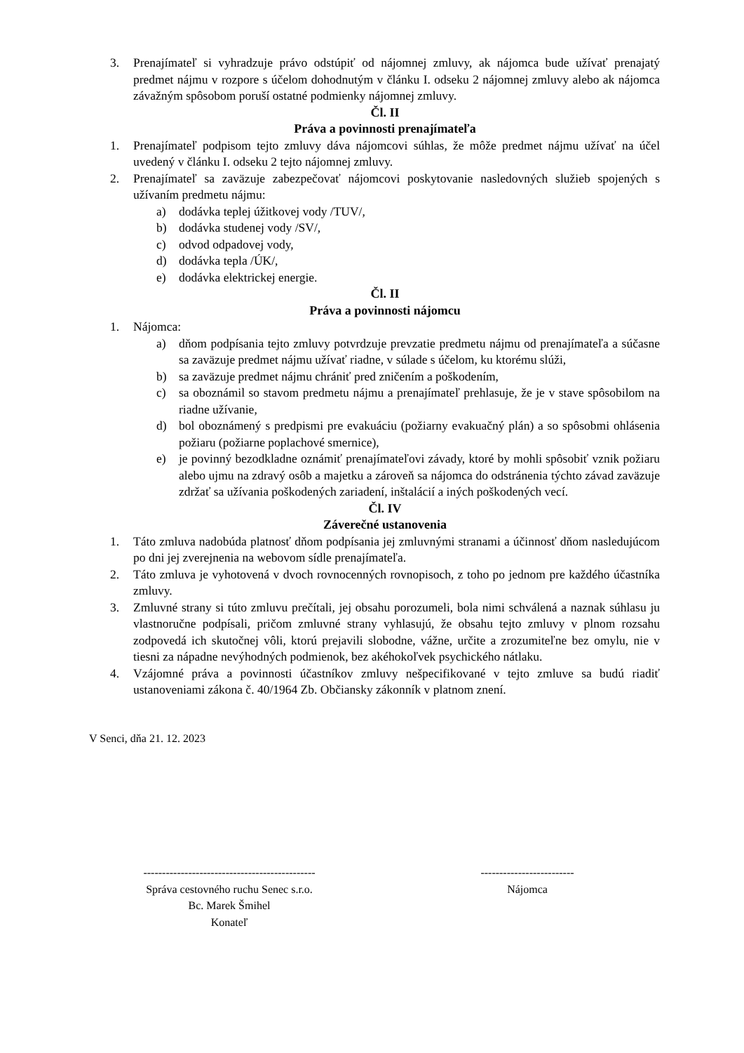3. Prenajímateľ si vyhradzuje právo odstúpiť od nájomnej zmluvy, ak nájomca bude užívať prenajatý predmet nájmu v rozpore s účelom dohodnutým v článku I. odseku 2 nájomnej zmluvy alebo ak nájomca závažným spôsobom poruší ostatné podmienky nájomnej zmluvy.
Čl. II
Práva a povinnosti prenajímateľa
1. Prenajímateľ podpisom tejto zmluvy dáva nájomcovi súhlas, že môže predmet nájmu užívať na účel uvedený v článku I. odseku 2 tejto nájomnej zmluvy.
2. Prenajímateľ sa zaväzuje zabezpečovať nájomcovi poskytovanie nasledovných služieb spojených s užívaním predmetu nájmu:
a) dodávka teplej úžitkovej vody /TUV/,
b) dodávka studenej vody /SV/,
c) odvod odpadovej vody,
d) dodávka tepla /ÚK/,
e) dodávka elektrickej energie.
Čl. II
Práva a povinnosti nájomcu
1. Nájomca:
a) dňom podpísania tejto zmluvy potvrdzuje prevzatie predmetu nájmu od prenajímateľa a súčasne sa zaväzuje predmet nájmu užívať riadne, v súlade s účelom, ku ktorému slúži,
b) sa zaväzuje predmet nájmu chrániť pred zničením a poškodením,
c) sa oboznámil so stavom predmetu nájmu a prenajímateľ prehlasuje, že je v stave spôsobilom na riadne užívanie,
d) bol oboznámený s predpismi pre evakuáciu (požiarny evakuačný plán) a so spôsobmi ohlásenia požiaru (požiarne poplachové smernice),
e) je povinný bezodkladne oznámiť prenajímateľovi závady, ktoré by mohli spôsobiť vznik požiaru alebo ujmu na zdravý osôb a majetku a zároveň sa nájomca do odstránenia týchto závad zaväzuje zdržať sa užívania poškodených zariadení, inštalácií a iných poškodených vecí.
Čl. IV
Záverečné ustanovenia
1. Táto zmluva nadobúda platnosť dňom podpísania jej zmluvnými stranami a účinnosť dňom nasledujúcom po dni jej zverejnenia na webovom sídle prenajímateľa.
2. Táto zmluva je vyhotovená v dvoch rovnocenných rovnopisoch, z toho po jednom pre každého účastníka zmluvy.
3. Zmluvné strany si túto zmluvu prečítali, jej obsahu porozumeli, bola nimi schválená a naznak súhlasu ju vlastnoručne podpísali, pričom zmluvné strany vyhlasujú, že obsahu tejto zmluvy v plnom rozsahu zodpovedá ich skutočnej vôli, ktorú prejavili slobodne, vážne, určite a zrozumiteľne bez omylu, nie v tiesni za nápadne nevýhodných podmienok, bez akéhokoľvek psychického nátlaku.
4. Vzájomné práva a povinnosti účastníkov zmluvy nešpecifikované v tejto zmluve sa budú riadiť ustanoveniami zákona č. 40/1964 Zb. Občiansky zákonník v platnom znení.
V Senci, dňa 21. 12. 2023
----------------------------------------------
Správa cestovného ruchu Senec s.r.o.
Bc. Marek Šmihel
Konateľ
-------------------------
Nájomca